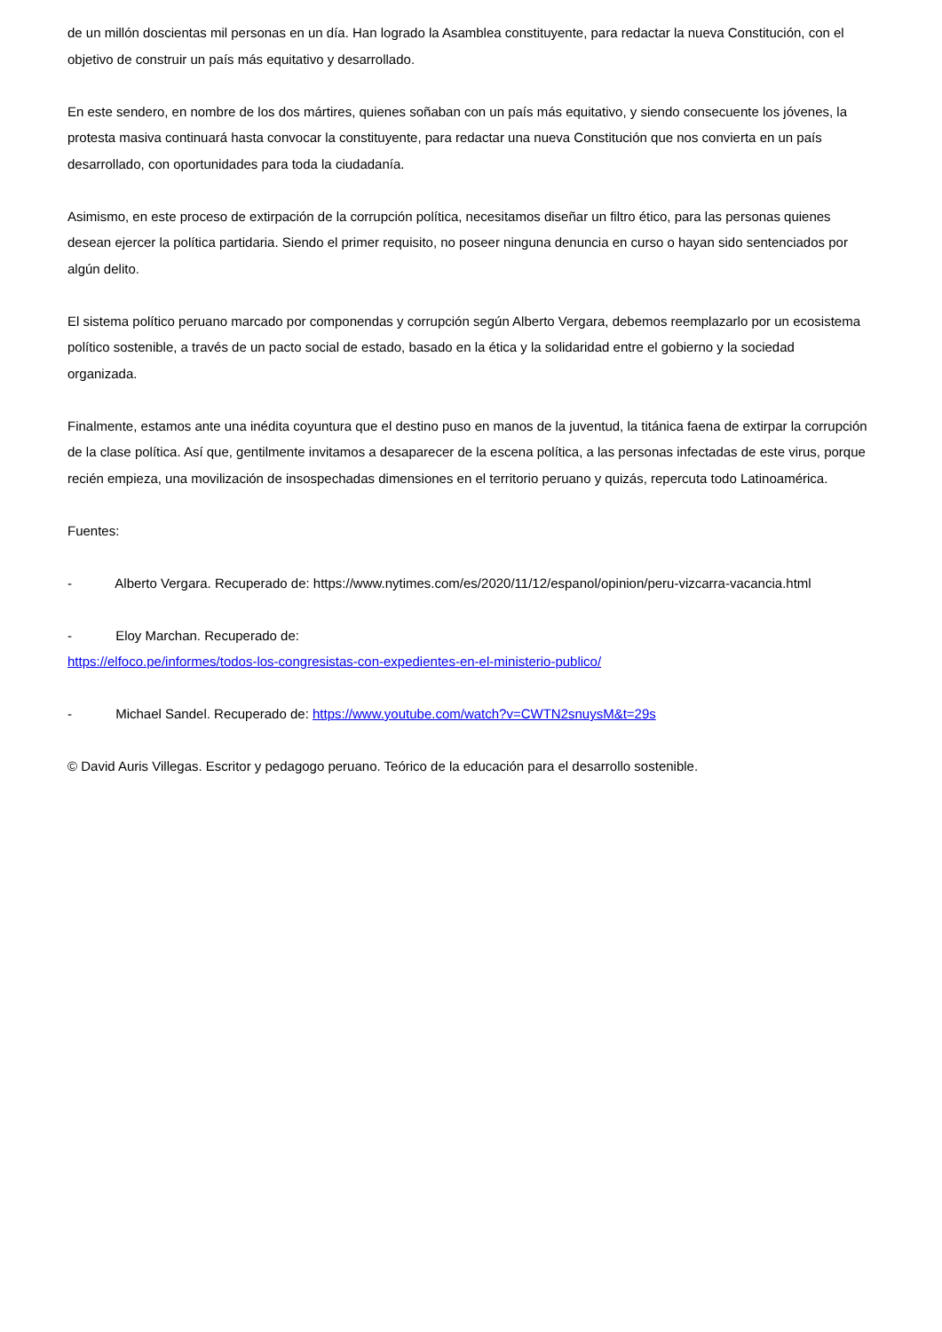de un millón doscientas mil personas en un día. Han logrado la Asamblea constituyente, para redactar la nueva Constitución, con el objetivo de construir un país más equitativo y desarrollado.
En este sendero, en nombre de los dos mártires, quienes soñaban con un país más equitativo, y siendo consecuente los jóvenes, la protesta masiva continuará hasta convocar la constituyente, para redactar una nueva Constitución que nos convierta en un país desarrollado, con oportunidades para toda la ciudadanía.
Asimismo, en este proceso de extirpación de la corrupción política, necesitamos diseñar un filtro ético, para las personas quienes desean ejercer la política partidaria. Siendo el primer requisito, no poseer ninguna denuncia en curso o hayan sido sentenciados por algún delito.
El sistema político peruano marcado por componendas y corrupción según Alberto Vergara, debemos reemplazarlo por un ecosistema político sostenible, a través de un pacto social de estado, basado en la ética y la solidaridad entre el gobierno y la sociedad organizada.
Finalmente, estamos ante una inédita coyuntura que el destino puso en manos de la juventud, la titánica faena de extirpar la corrupción de la clase política. Así que, gentilmente invitamos a desaparecer de la escena política, a las personas infectadas de este virus, porque recién empieza, una movilización de insospechadas dimensiones en el territorio peruano y quizás, repercuta todo Latinoamérica.
Fuentes:
- Alberto Vergara. Recuperado de: https://www.nytimes.com/es/2020/11/12/espanol/opinion/peru-vizcarra-vacancia.html
- Eloy Marchan. Recuperado de:
https://elfoco.pe/informes/todos-los-congresistas-con-expedientes-en-el-ministerio-publico/
- Michael Sandel. Recuperado de: https://www.youtube.com/watch?v=CWTN2snuysM&t=29s
© David Auris Villegas. Escritor y pedagogo peruano. Teórico de la educación para el desarrollo sostenible.